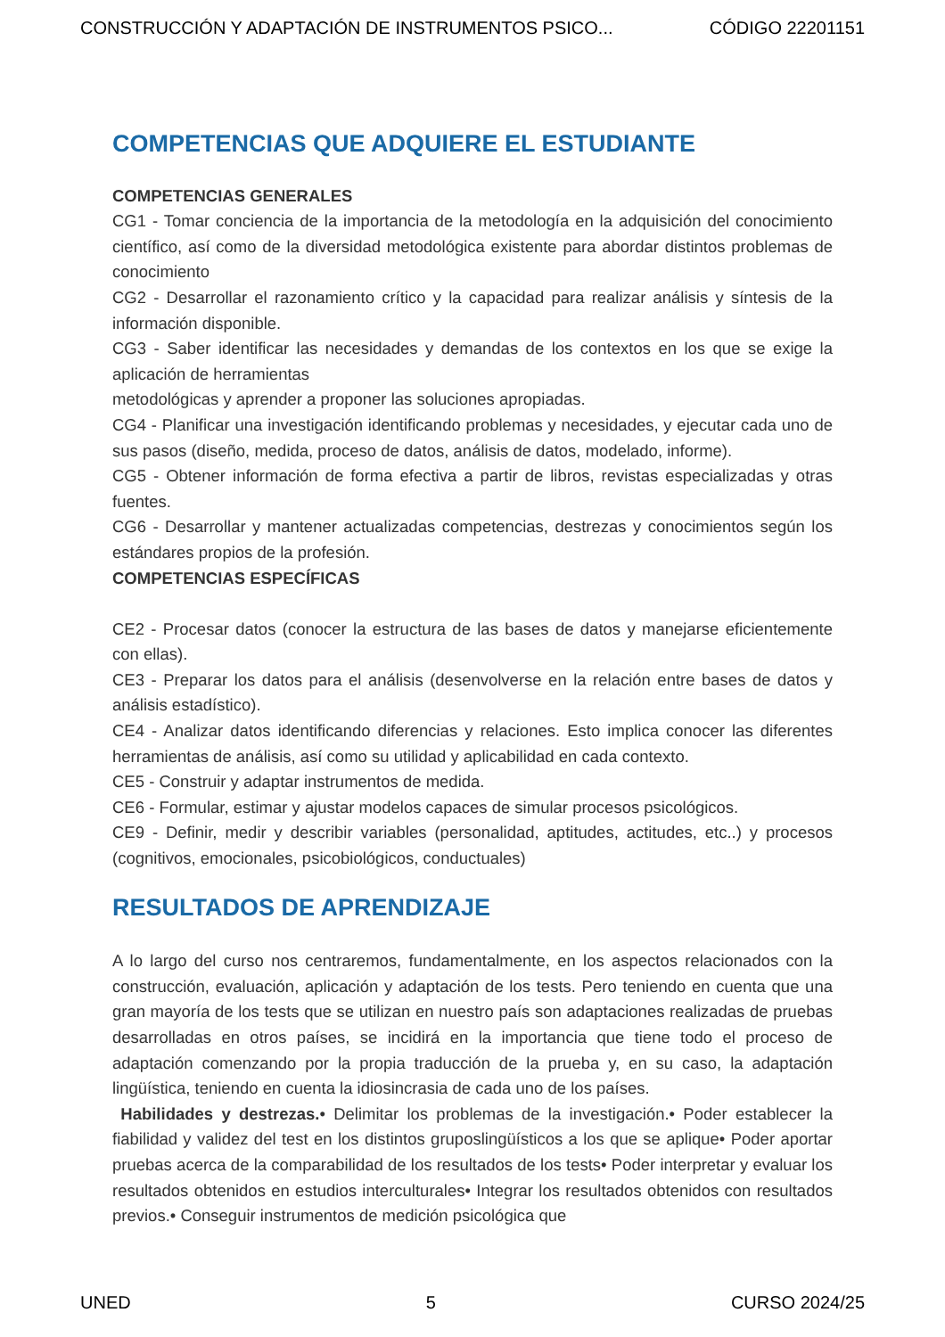CONSTRUCCIÓN Y ADAPTACIÓN DE INSTRUMENTOS PSICO... CÓDIGO 22201151
COMPETENCIAS QUE ADQUIERE EL ESTUDIANTE
COMPETENCIAS GENERALES
CG1 - Tomar conciencia de la importancia de la metodología en la adquisición del conocimiento científico, así como de la diversidad metodológica existente para abordar distintos problemas de conocimiento
CG2 - Desarrollar el razonamiento crítico y la capacidad para realizar análisis y síntesis de la información disponible.
CG3 - Saber identificar las necesidades y demandas de los contextos en los que se exige la aplicación de herramientas
metodológicas y aprender a proponer las soluciones apropiadas.
CG4 - Planificar una investigación identificando problemas y necesidades, y ejecutar cada uno de sus pasos (diseño, medida, proceso de datos, análisis de datos, modelado, informe).
CG5 - Obtener información de forma efectiva a partir de libros, revistas especializadas y otras fuentes.
CG6 - Desarrollar y mantener actualizadas competencias, destrezas y conocimientos según los estándares propios de la profesión.
COMPETENCIAS ESPECÍFICAS
CE2 - Procesar datos (conocer la estructura de las bases de datos y manejarse eficientemente con ellas).
CE3 - Preparar los datos para el análisis (desenvolverse en la relación entre bases de datos y análisis estadístico).
CE4 - Analizar datos identificando diferencias y relaciones. Esto implica conocer las diferentes herramientas de análisis, así como su utilidad y aplicabilidad en cada contexto.
CE5 - Construir y adaptar instrumentos de medida.
CE6 - Formular, estimar y ajustar modelos capaces de simular procesos psicológicos.
CE9 - Definir, medir y describir variables (personalidad, aptitudes, actitudes, etc..) y procesos (cognitivos, emocionales, psicobiológicos, conductuales)
RESULTADOS DE APRENDIZAJE
A lo largo del curso nos centraremos, fundamentalmente, en los aspectos relacionados con la construcción, evaluación, aplicación y adaptación de los tests. Pero teniendo en cuenta que una gran mayoría de los tests que se utilizan en nuestro país son adaptaciones realizadas de pruebas desarrolladas en otros países, se incidirá en la importancia que tiene todo el proceso de adaptación comenzando por la propia traducción de la prueba y, en su caso, la adaptación lingüística, teniendo en cuenta la idiosincrasia de cada uno de los países.
Habilidades y destrezas.• Delimitar los problemas de la investigación.• Poder establecer la fiabilidad y validez del test en los distintos gruposlingüísticos a los que se aplique• Poder aportar pruebas acerca de la comparabilidad de los resultados de los tests• Poder interpretar y evaluar los resultados obtenidos en estudios interculturales• Integrar los resultados obtenidos con resultados previos.• Conseguir instrumentos de medición psicológica que
UNED 5 CURSO 2024/25